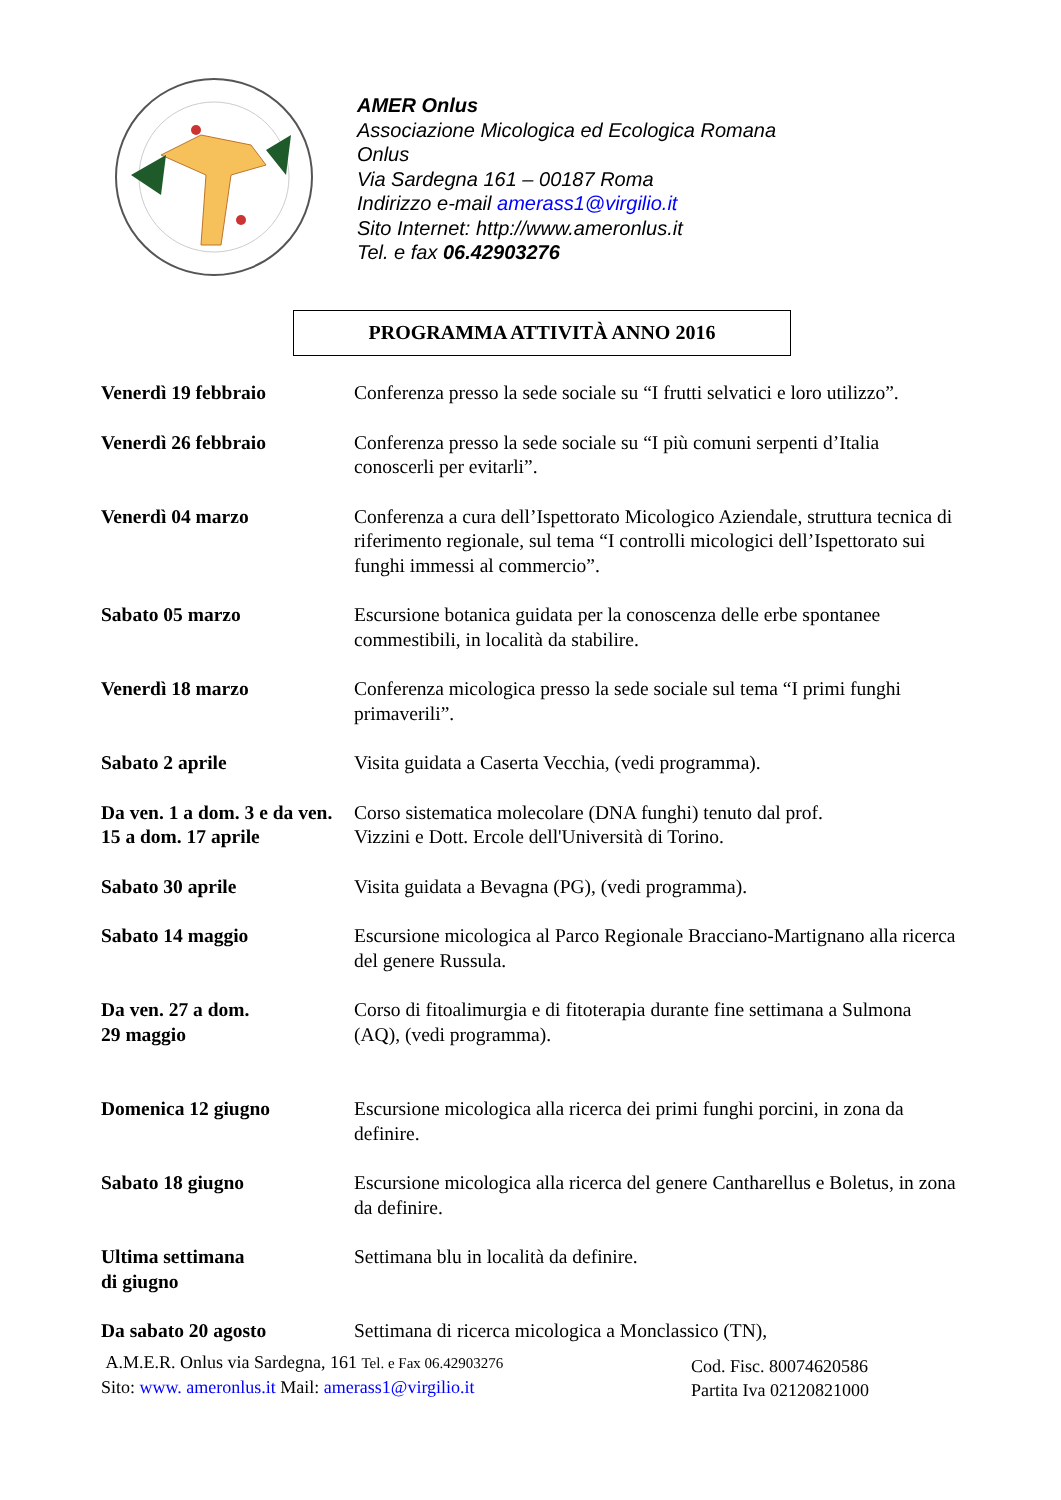AMER Onlus
Associazione Micologica ed Ecologica Romana
Onlus
Via Sardegna 161 – 00187 Roma
Indirizzo e-mail amerass1@virgilio.it
Sito Internet: http://www.ameronlus.it
Tel. e fax 06.42903276
PROGRAMMA ATTIVITÀ ANNO 2016
Venerdì 19 febbraio Conferenza presso la sede sociale su “I frutti selvatici e loro utilizzo”.
Venerdì 26 febbraio Conferenza presso la sede sociale su “I più comuni serpenti d’Italia conoscerli per evitarli”.
Venerdì 04 marzo Conferenza a cura dell’Ispettorato Micologico Aziendale, struttura tecnica di riferimento regionale, sul tema “I controlli micologici dell’Ispettorato sui funghi immessi al commercio”.
Sabato 05 marzo Escursione botanica guidata per la conoscenza delle erbe spontanee commestibili, in località da stabilire.
Venerdì 18 marzo Conferenza micologica presso la sede sociale sul tema “I primi funghi primaverili”.
Sabato 2 aprile Visita guidata a Caserta Vecchia, (vedi programma).
Da ven. 1 a dom. 3 e da ven. 15 a dom. 17 aprile
Corso sistematica molecolare (DNA funghi) tenuto dal prof.
Vizzini e Dott. Ercole dell'Università di Torino.
Sabato 30 aprile Visita guidata a Bevagna (PG), (vedi programma).
Sabato 14 maggio Escursione micologica al Parco Regionale Bracciano-Martignano alla ricerca del genere Russula.
Da ven. 27 a dom.
29 maggio
Corso di fitoalimurgia e di fitoterapia durante fine settimana a Sulmona (AQ), (vedi programma).
Domenica 12 giugno Escursione micologica alla ricerca dei primi funghi porcini, in zona da definire.
Sabato 18 giugno Escursione micologica alla ricerca del genere Cantharellus e Boletus, in zona da definire.
Ultima settimana
di giugno
Settimana blu in località da definire.
Da sabato 20 agosto Settimana di ricerca micologica a Monclassico (TN),
A.M.E.R. Onlus via Sardegna, 161 Tel. e Fax 06.42903276
Sito: www. ameronlus.it Mail: amerass1@virgilio.it
Cod. Fisc. 80074620586
Partita Iva 02120821000